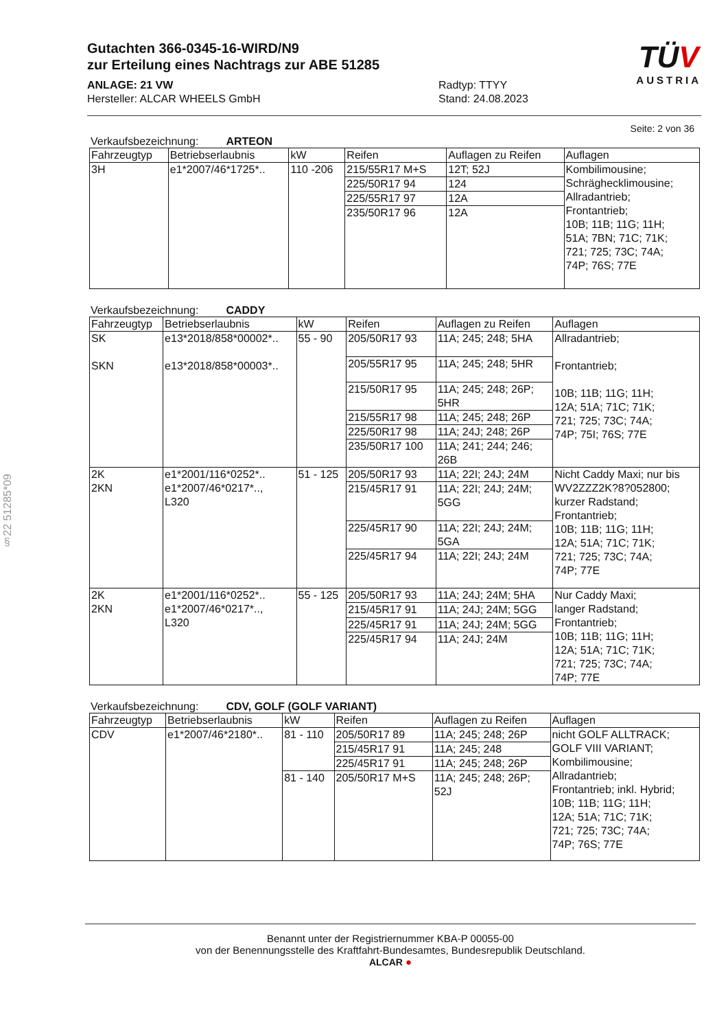§22 51285*09
TÜV
AUSTRIA
Gutachten 366-0345-16-WIRD/N9
zur Erteilung eines Nachtrags zur ABE 51285
ANLAGE: 21 VW
Hersteller: ALCAR WHEELS GmbH
Radtyp: TTYY
Stand: 24.08.2023
Seite: 2 von 36
Verkaufsbezeichnung: ARTEON
| Fahrzeugtyp | Betriebserlaubnis | kW | Reifen | Auflagen zu Reifen | Auflagen |
| --- | --- | --- | --- | --- | --- |
| 3H | e1*2007/46*1725*.. | 110 -206 | 215/55R17 M+S | 12T; 52J | Kombilimousine; Schräghecklimousine; Allradantrieb; Frontantrieb; 10B; 11B; 11G; 11H; 51A; 7BN; 71C; 71K; 721; 725; 73C; 74A; 74P; 76S; 77E |
| | | | 225/50R17 94 | 124 | |
| | | | 225/55R17 97 | 12A | |
| | | | 235/50R17 96 | 12A | |
Verkaufsbezeichnung: CADDY
| Fahrzeugtyp | Betriebserlaubnis | kW | Reifen | Auflagen zu Reifen | Auflagen |
| --- | --- | --- | --- | --- | --- |
| SK SKN | e13*2018/858*00002*.. e13*2018/858*00003*.. | 55 - 90 | 205/50R17 93 | 11A; 245; 248; 5HA | Allradantrieb; Frontantrieb; 10B; 11B; 11G; 11H; 12A; 51A; 71C; 71K; 721; 725; 73C; 74A; 74P; 75I; 76S; 77E |
| | | | 205/55R17 95 | 11A; 245; 248; 5HR | |
| | | | 215/50R17 95 | 11A; 245; 248; 26P; 5HR | |
| | | | 215/55R17 98 | 11A; 245; 248; 26P | |
| | | | 225/50R17 98 | 11A; 24J; 248; 26P | |
| | | | 235/50R17 100 | 11A; 241; 244; 246; 26B | |
| 2K 2KN | e1*2001/116*0252*.. e1*2007/46*0217*.., L320 | 51 - 125 | 205/50R17 93 | 11A; 22I; 24J; 24M | Nicht Caddy Maxi; nur bis WV2ZZZ2K?8?052800; kurzer Radstand; Frontantrieb; 10B; 11B; 11G; 11H; 12A; 51A; 71C; 71K; 721; 725; 73C; 74A; 74P; 77E |
| | | | 215/45R17 91 | 11A; 22I; 24J; 24M; 5GG | |
| | | | 225/45R17 90 | 11A; 22I; 24J; 24M; 5GA | |
| | | | 225/45R17 94 | 11A; 22I; 24J; 24M | |
| 2K 2KN | e1*2001/116*0252*.. e1*2007/46*0217*.., L320 | 55 - 125 | 205/50R17 93 | 11A; 24J; 24M; 5HA | Nur Caddy Maxi; langer Radstand; Frontantrieb; 10B; 11B; 11G; 11H; 12A; 51A; 71C; 71K; 721; 725; 73C; 74A; 74P; 77E |
| | | | 215/45R17 91 | 11A; 24J; 24M; 5GG | |
| | | | 225/45R17 91 | 11A; 24J; 24M; 5GG | |
| | | | 225/45R17 94 | 11A; 24J; 24M | |
Verkaufsbezeichnung: CDV, GOLF (GOLF VARIANT)
| Fahrzeugtyp | Betriebserlaubnis | kW | Reifen | Auflagen zu Reifen | Auflagen |
| --- | --- | --- | --- | --- | --- |
| CDV | e1*2007/46*2180*.. | 81 - 110 | 205/50R17 89 | 11A; 245; 248; 26P | nicht GOLF ALLTRACK; GOLF VIII VARIANT; Kombilimousine; Allradantrieb; Frontantrieb; inkl. Hybrid; 10B; 11B; 11G; 11H; 12A; 51A; 71C; 71K; 721; 725; 73C; 74A; 74P; 76S; 77E |
| | | | 215/45R17 91 | 11A; 245; 248 | |
| | | | 225/45R17 91 | 11A; 245; 248; 26P | |
| | | 81 - 140 | 205/50R17 M+S | 11A; 245; 248; 26P; 52J | |
Benannt unter der Registriernummer KBA-P 00055-00
von der Benennungsstelle des Kraftfahrt-Bundesamtes, Bundesrepublik Deutschland.
ALCAR ●